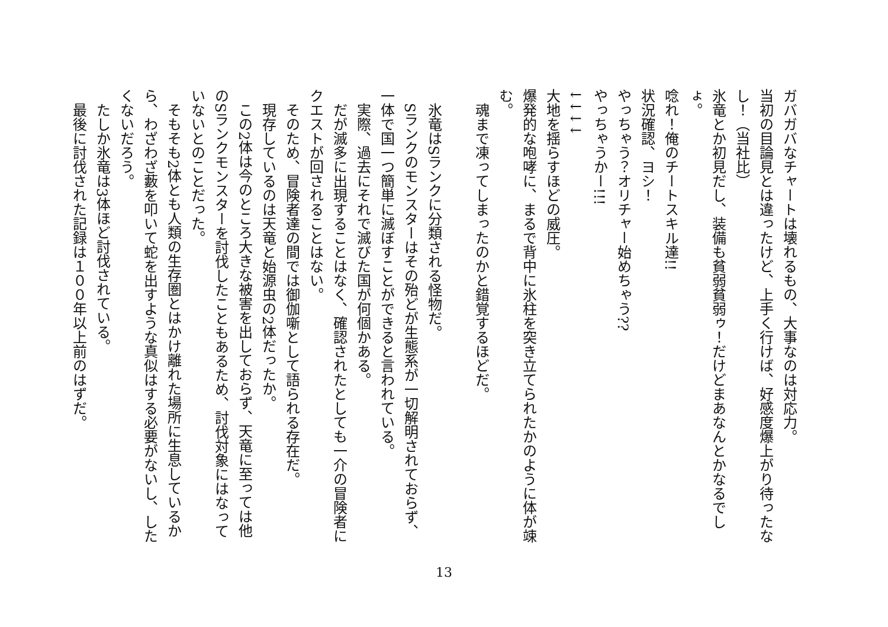ガバガバなチャートは壊れるもの、大事なのは対応力。
当初の目論見とは違ったけど、上手く行けば、好感度爆上がり待ったなし！（当社比）
氷竜とか初見だし、装備も貧弱貧弱ゥ！だけどまあなんとかなるでしょ。
唸れ！俺のチートスキル達!!
状況確認、ヨシ！
やっちゃう？オリチャー始めちゃう??
やっちゃうかー!!!
↓↓↓↓
大地を揺らすほどの威圧。
爆発的な咆哮に、まるで背中に氷柱を突き立てられたかのように体が竦む。
　魂まで凍ってしまったのかと錯覚するほどだ。
　氷竜はSランクに分類される怪物だ。
　Sランクのモンスターはその殆どが生態系が一切解明されておらず、一体で国一つ簡単に滅ぼすことができると言われている。
　実際、過去にそれで滅びた国が何個かある。
　だが滅多に出現することはなく、確認されたとしても一介の冒険者にクエストが回されることはない。
　そのため、冒険者達の間では御伽噺として語られる存在だ。
　現存しているのは天竜と始源虫の2体だったか。
　この2体は今のところ大きな被害を出しておらず、天竜に至っては他のSランクモンスターを討伐したこともあるため、討伐対象にはなっていないとのことだった。
　そもそも2体とも人類の生存圏とはかけ離れた場所に生息しているから、わざわざ藪を叩いて蛇を出すような真似はする必要がないし、したくないだろう。
　たしか氷竜は3体ほど討伐されている。
　最後に討伐された記録は１００年以上前のはずだ。
13